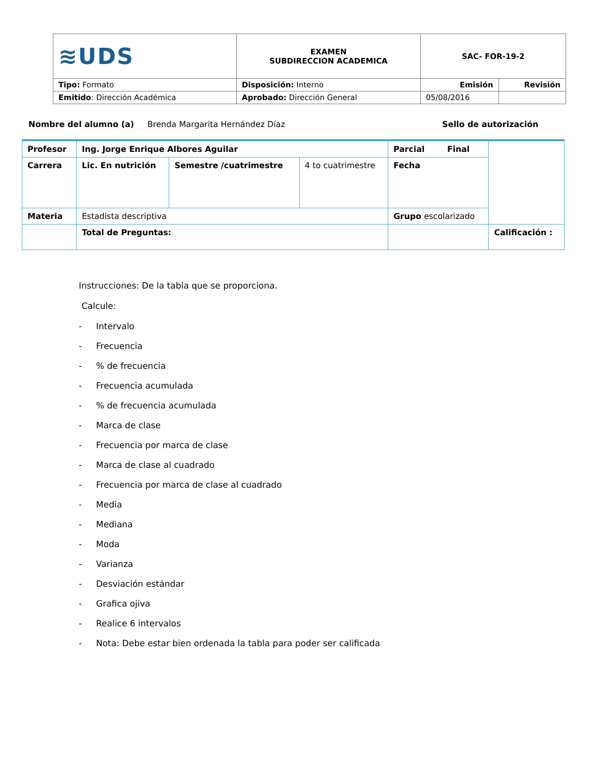| ≋UDS | EXAMEN SUBDIRECCION ACADEMICA | SAC- FOR-19-2 | |
| Tipo: Formato | Disposición: Interno | Emisión | Revisión |
| Emitido : Dirección Académica | Aprobado: Dirección General | 05/08/2016 | |
Nombre del alumno (a) Brenda Margarita Hernández Díaz Sello de autorización
| Profesor | Ing. Jorge Enrique Albores Aguilar | | | Parcial Final | |
| Carrera | Lic. En nutrición | Semestre /cuatrimestre | 4 to cuatrimestre | Fecha | |
| Materia | Estadista descriptiva | | | Grupo escolarizado | |
| | Total de Preguntas: | | | | Calificación : |
Instrucciones: De la tabla que se proporciona.
Calcule:
- Intervalo
- Frecuencia
-% de frecuencia
- Frecuencia acumulada
-% de frecuencia acumulada
- Marca de clase
- Frecuencia por marca de clase
- Marca de clase al cuadrado
- Frecuencia por marca de clase al cuadrado
- Media
- Mediana
- Moda
- Varianza
- Desviación estándar
- Grafica ojiva
- Realice 6 intervalos
- Nota: Debe estar bien ordenada la tabla para poder ser calificada